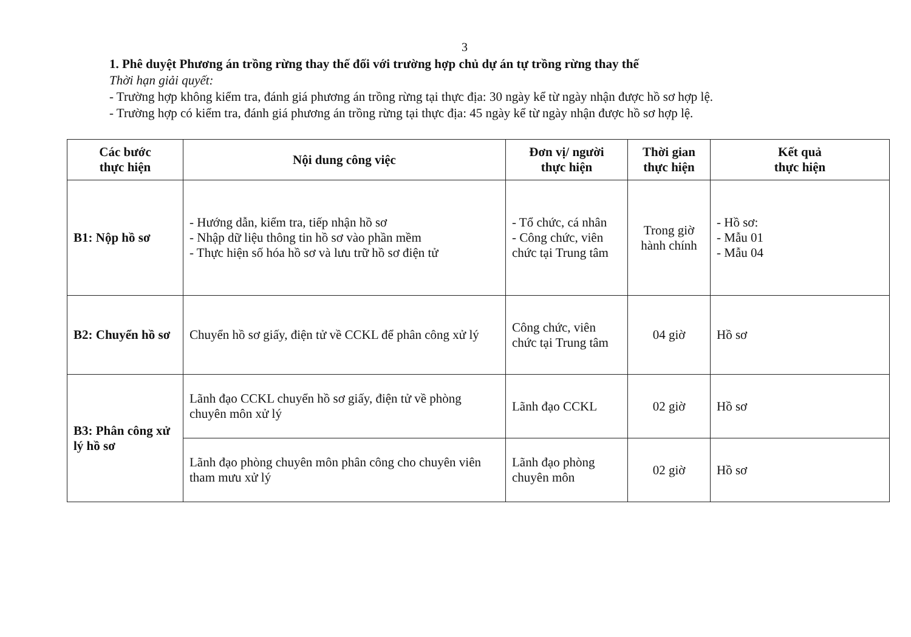3
1. Phê duyệt Phương án trồng rừng thay thế đối với trường hợp chủ dự án tự trồng rừng thay thế
Thời hạn giải quyết:
- Trường hợp không kiểm tra, đánh giá phương án trồng rừng tại thực địa: 30 ngày kể từ ngày nhận được hồ sơ hợp lệ.
- Trường hợp có kiểm tra, đánh giá phương án trồng rừng tại thực địa: 45 ngày kể từ ngày nhận được hồ sơ hợp lệ.
| Các bước thực hiện | Nội dung công việc | Đơn vị/ người thực hiện | Thời gian thực hiện | Kết quả thực hiện |
| --- | --- | --- | --- | --- |
| B1: Nộp hồ sơ | - Hướng dẫn, kiểm tra, tiếp nhận hồ sơ - Nhập dữ liệu thông tin hồ sơ vào phần mềm - Thực hiện số hóa hồ sơ và lưu trữ hồ sơ điện tử | - Tổ chức, cá nhân - Công chức, viên chức tại Trung tâm | Trong giờ hành chính | - Hồ sơ: - Mẫu 01 - Mẫu 04 |
| B2: Chuyển hồ sơ | Chuyển hồ sơ giấy, điện tử về CCKL để phân công xử lý | Công chức, viên chức tại Trung tâm | 04 giờ | Hồ sơ |
| B3: Phân công xử lý hồ sơ | Lãnh đạo CCKL chuyển hồ sơ giấy, điện tử về phòng chuyên môn xử lý | Lãnh đạo CCKL | 02 giờ | Hồ sơ |
| | Lãnh đạo phòng chuyên môn phân công cho chuyên viên tham mưu xử lý | Lãnh đạo phòng chuyên môn | 02 giờ | Hồ sơ |